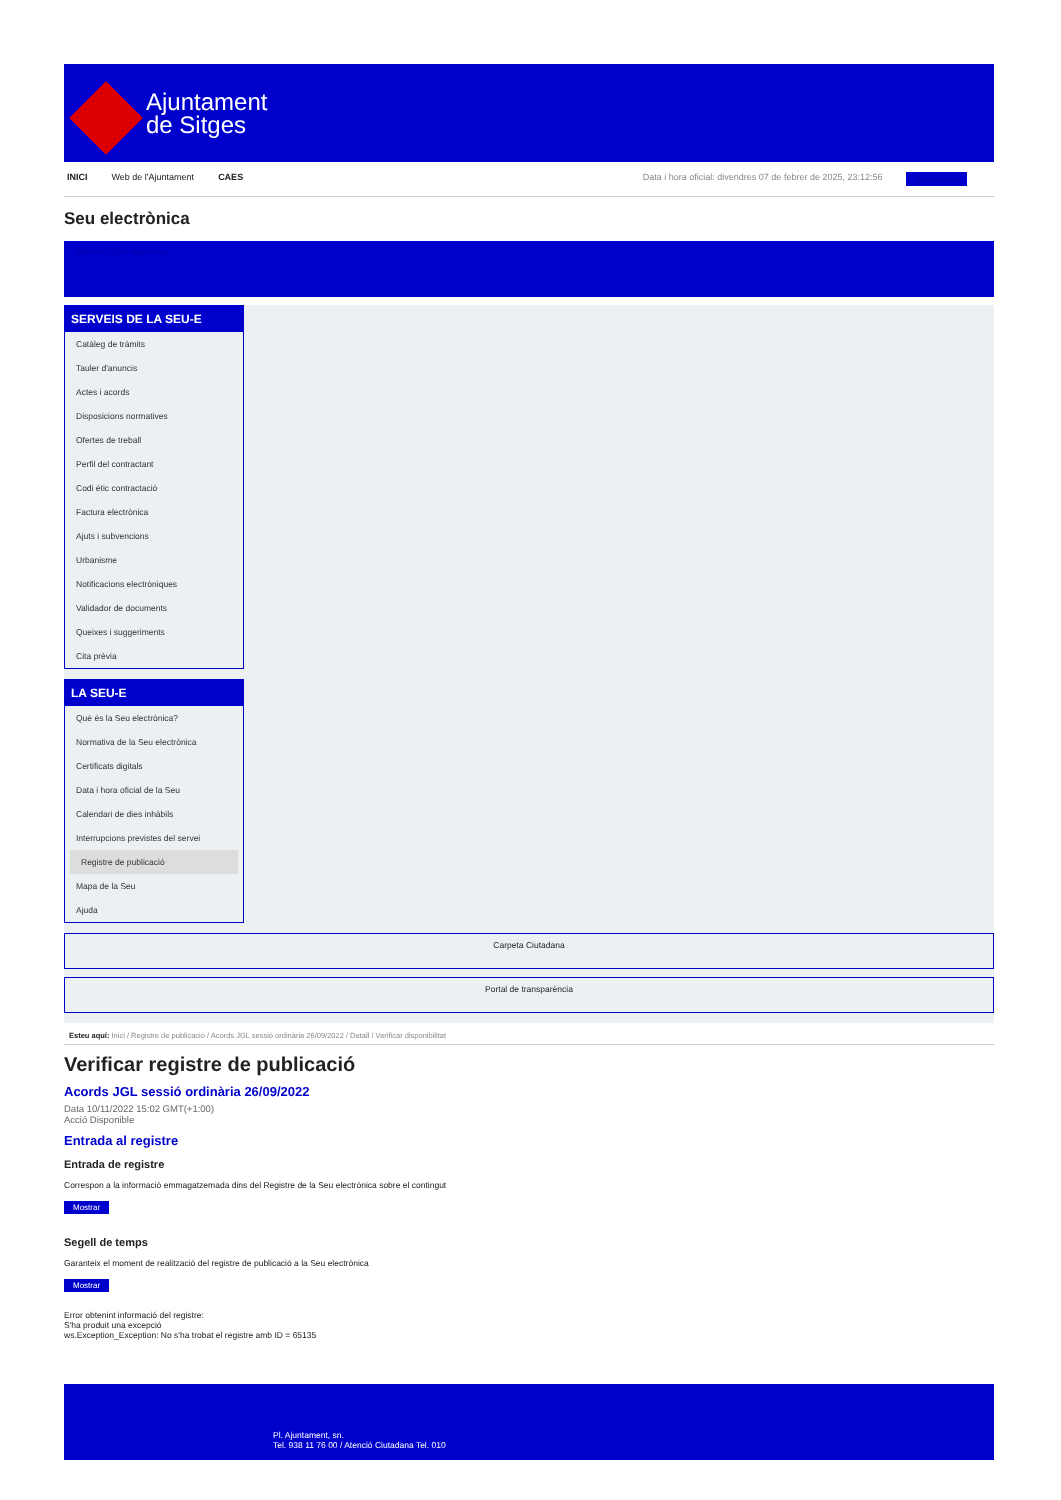Ajuntament
de Sitges
INICI Web de l'Ajuntament CAES Data i hora oficial: divendres 07 de febrer de 2025, 23:12:56 Sincronitza
Seu electrònica
Obtenir còpia autèntica
SERVEIS DE LA SEU-E
Catàleg de tràmits
Tauler d'anuncis
Actes i acords
Disposicions normatives
Ofertes de treball
Perfil del contractant
Codi ètic contractació
Factura electrònica
Ajuts i subvencions
Urbanisme
Notificacions electròniques
Validador de documents
Queixes i suggeriments
Cita prèvia
LA SEU-E
Què és la Seu electrònica?
Normativa de la Seu electrònica
Certificats digitals
Data i hora oficial de la Seu
Calendari de dies inhàbils
Interrupcions previstes del servei
Registre de publicació
Mapa de la Seu
Ajuda
Carpeta Ciutadana
Portal de transparència
Esteu aquí: Inici / Registre de publicació / Acords JGL sessió ordinària 26/09/2022 / Detall / Verificar disponibilitat
Verificar registre de publicació
Acords JGL sessió ordinària 26/09/2022
Data 10/11/2022 15:02 GMT(+1:00)
Acció Disponible
Entrada al registre
Entrada de registre
Correspon a la informació emmagatzemada dins del Registre de la Seu electrònica sobre el contingut
Mostrar
Segell de temps
Garanteix el moment de realització del registre de publicació a la Seu electrònica
Mostrar
Error obtenint informació del registre:
S'ha produit una excepció
ws.Exception_Exception: No s'ha trobat el registre amb ID = 65135
Pl. Ajuntament, sn.
Tel. 938 11 76 00 / Atenció Ciutadana Tel. 010